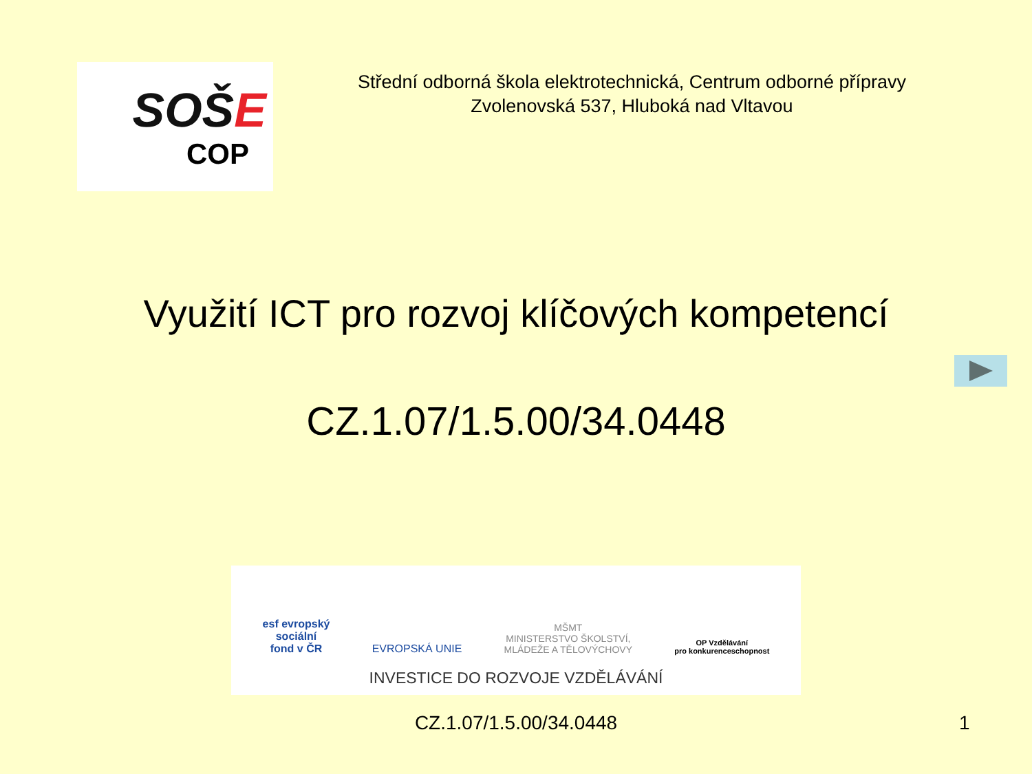SOŠE
COP
Střední odborná škola elektrotechnická, Centrum odborné přípravy
Zvolenovská 537, Hluboká nad Vltavou
Využití ICT pro rozvoj klíčových kompetencí
CZ.1.07/1.5.00/34.0448
esf evropský
sociální
fond v ČR
EVROPSKÁ UNIE
MŠMT
MINISTERSTVO ŠKOLSTVÍ,
MLÁDEŽE A TĚLOVÝCHOVY
OP Vzdělávání
pro konkurenceschopnost
INVESTICE DO ROZVOJE VZDĚLÁVÁNÍ
CZ.1.07/1.5.00/34.0448 1